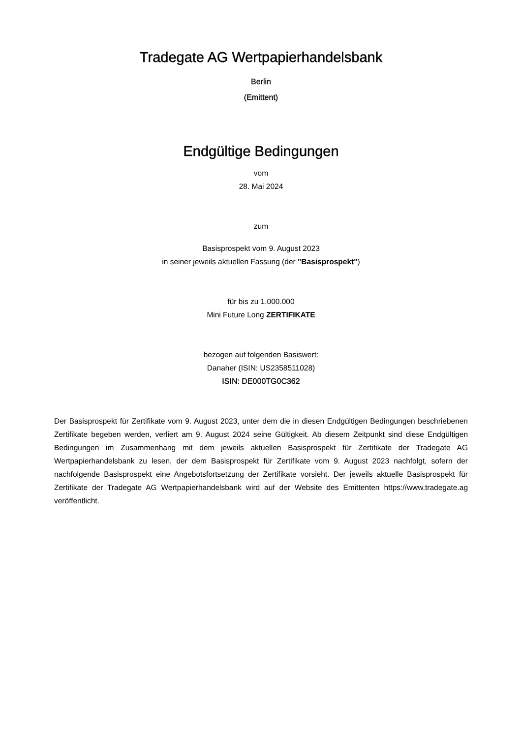Tradegate AG Wertpapierhandelsbank
Berlin
(Emittent)
Endgültige Bedingungen
vom
28. Mai 2024
zum
Basisprospekt vom 9. August 2023
in seiner jeweils aktuellen Fassung (der "Basisprospekt")
für bis zu 1.000.000
Mini Future Long ZERTIFIKATE
bezogen auf folgenden Basiswert:
Danaher (ISIN: US2358511028)
ISIN: DE000TG0C362
Der Basisprospekt für Zertifikate vom 9. August 2023, unter dem die in diesen Endgültigen Bedingungen beschriebenen Zertifikate begeben werden, verliert am 9. August 2024 seine Gültigkeit. Ab diesem Zeitpunkt sind diese Endgültigen Bedingungen im Zusammenhang mit dem jeweils aktuellen Basisprospekt für Zertifikate der Tradegate AG Wertpapierhandelsbank zu lesen, der dem Basisprospekt für Zertifikate vom 9. August 2023 nachfolgt, sofern der nachfolgende Basisprospekt eine Angebotsfortsetzung der Zertifikate vorsieht. Der jeweils aktuelle Basisprospekt für Zertifikate der Tradegate AG Wertpapierhandelsbank wird auf der Website des Emittenten https://www.tradegate.ag veröffentlicht.